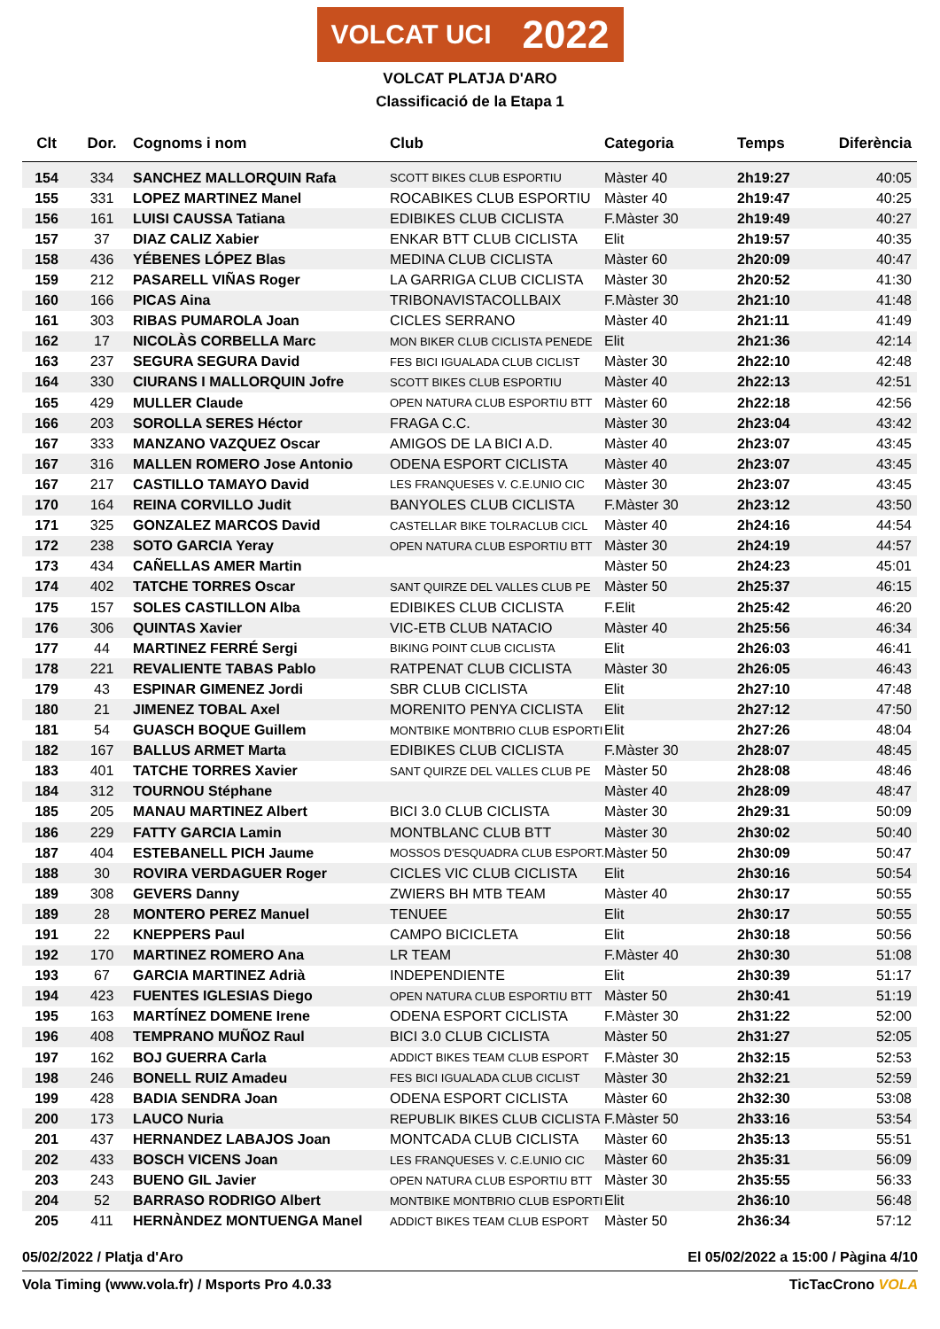VOLCAT UCI 2022
VOLCAT PLATJA D'ARO
Classificació de la Etapa 1
| Clt | Dor. | Cognoms i nom | Club | Categoria | Temps | Diferència |
| --- | --- | --- | --- | --- | --- | --- |
| 154 | 334 | SANCHEZ MALLORQUIN Rafa | SCOTT BIKES CLUB ESPORTIU | Màster 40 | 2h19:27 | 40:05 |
| 155 | 331 | LOPEZ MARTINEZ Manel | ROCABIKES CLUB ESPORTIU | Màster 40 | 2h19:47 | 40:25 |
| 156 | 161 | LUISI CAUSSA Tatiana | EDIBIKES CLUB CICLISTA | F.Màster 30 | 2h19:49 | 40:27 |
| 157 | 37 | DIAZ CALIZ Xabier | ENKAR BTT CLUB CICLISTA | Elit | 2h19:57 | 40:35 |
| 158 | 436 | YÉBENES LÓPEZ Blas | MEDINA CLUB CICLISTA | Màster 60 | 2h20:09 | 40:47 |
| 159 | 212 | PASARELL VIÑAS Roger | LA GARRIGA CLUB CICLISTA | Màster 30 | 2h20:52 | 41:30 |
| 160 | 166 | PICAS Aina | TRIBONAVISTACOLLBAIX | F.Màster 30 | 2h21:10 | 41:48 |
| 161 | 303 | RIBAS PUMAROLA Joan | CICLES SERRANO | Màster 40 | 2h21:11 | 41:49 |
| 162 | 17 | NICOLÀS CORBELLA Marc | MON BIKER CLUB CICLISTA PENEDE | Elit | 2h21:36 | 42:14 |
| 163 | 237 | SEGURA SEGURA David | FES BICI IGUALADA CLUB CICLIST | Màster 30 | 2h22:10 | 42:48 |
| 164 | 330 | CIURANS I MALLORQUIN Jofre | SCOTT BIKES CLUB ESPORTIU | Màster 40 | 2h22:13 | 42:51 |
| 165 | 429 | MULLER Claude | OPEN NATURA CLUB ESPORTIU BTT | Màster 60 | 2h22:18 | 42:56 |
| 166 | 203 | SOROLLA SERES Héctor | FRAGA C.C. | Màster 30 | 2h23:04 | 43:42 |
| 167 | 333 | MANZANO VAZQUEZ Oscar | AMIGOS DE LA BICI A.D. | Màster 40 | 2h23:07 | 43:45 |
| 167 | 316 | MALLEN ROMERO Jose Antonio | ODENA ESPORT CICLISTA | Màster 40 | 2h23:07 | 43:45 |
| 167 | 217 | CASTILLO TAMAYO David | LES FRANQUESES V. C.E.UNIO CIC | Màster 30 | 2h23:07 | 43:45 |
| 170 | 164 | REINA CORVILLO Judit | BANYOLES CLUB CICLISTA | F.Màster 30 | 2h23:12 | 43:50 |
| 171 | 325 | GONZALEZ MARCOS David | CASTELLAR BIKE TOLRACLUB CICL | Màster 40 | 2h24:16 | 44:54 |
| 172 | 238 | SOTO GARCIA Yeray | OPEN NATURA CLUB ESPORTIU BTT | Màster 30 | 2h24:19 | 44:57 |
| 173 | 434 | CAÑELLAS AMER Martin | | Màster 50 | 2h24:23 | 45:01 |
| 174 | 402 | TATCHE TORRES Oscar | SANT QUIRZE DEL VALLES CLUB PE | Màster 50 | 2h25:37 | 46:15 |
| 175 | 157 | SOLES CASTILLON Alba | EDIBIKES CLUB CICLISTA | F.Elit | 2h25:42 | 46:20 |
| 176 | 306 | QUINTAS Xavier | VIC-ETB CLUB NATACIO | Màster 40 | 2h25:56 | 46:34 |
| 177 | 44 | MARTINEZ FERRÉ Sergi | BIKING POINT CLUB CICLISTA | Elit | 2h26:03 | 46:41 |
| 178 | 221 | REVALIENTE TABAS Pablo | RATPENAT CLUB CICLISTA | Màster 30 | 2h26:05 | 46:43 |
| 179 | 43 | ESPINAR GIMENEZ Jordi | SBR CLUB CICLISTA | Elit | 2h27:10 | 47:48 |
| 180 | 21 | JIMENEZ TOBAL Axel | MORENITO PENYA CICLISTA | Elit | 2h27:12 | 47:50 |
| 181 | 54 | GUASCH BOQUE Guillem | MONTBIKE MONTBRIO CLUB ESPORTI | Elit | 2h27:26 | 48:04 |
| 182 | 167 | BALLUS ARMET Marta | EDIBIKES CLUB CICLISTA | F.Màster 30 | 2h28:07 | 48:45 |
| 183 | 401 | TATCHE TORRES Xavier | SANT QUIRZE DEL VALLES CLUB PE | Màster 50 | 2h28:08 | 48:46 |
| 184 | 312 | TOURNOU Stéphane | | Màster 40 | 2h28:09 | 48:47 |
| 185 | 205 | MANAU MARTINEZ Albert | BICI 3.0 CLUB CICLISTA | Màster 30 | 2h29:31 | 50:09 |
| 186 | 229 | FATTY GARCIA Lamin | MONTBLANC CLUB BTT | Màster 30 | 2h30:02 | 50:40 |
| 187 | 404 | ESTEBANELL PICH Jaume | MOSSOS D'ESQUADRA CLUB ESPORT. | Màster 50 | 2h30:09 | 50:47 |
| 188 | 30 | ROVIRA VERDAGUER Roger | CICLES VIC CLUB CICLISTA | Elit | 2h30:16 | 50:54 |
| 189 | 308 | GEVERS Danny | ZWIERS BH MTB TEAM | Màster 40 | 2h30:17 | 50:55 |
| 189 | 28 | MONTERO PEREZ Manuel | TENUEE | Elit | 2h30:17 | 50:55 |
| 191 | 22 | KNEPPERS Paul | CAMPO BICICLETA | Elit | 2h30:18 | 50:56 |
| 192 | 170 | MARTINEZ ROMERO Ana | LR TEAM | F.Màster 40 | 2h30:30 | 51:08 |
| 193 | 67 | GARCIA MARTINEZ Adrià | INDEPENDIENTE | Elit | 2h30:39 | 51:17 |
| 194 | 423 | FUENTES IGLESIAS Diego | OPEN NATURA CLUB ESPORTIU BTT | Màster 50 | 2h30:41 | 51:19 |
| 195 | 163 | MARTÍNEZ DOMENE Irene | ODENA ESPORT CICLISTA | F.Màster 30 | 2h31:22 | 52:00 |
| 196 | 408 | TEMPRANO MUÑOZ Raul | BICI 3.0 CLUB CICLISTA | Màster 50 | 2h31:27 | 52:05 |
| 197 | 162 | BOJ GUERRA Carla | ADDICT BIKES TEAM CLUB ESPORT | F.Màster 30 | 2h32:15 | 52:53 |
| 198 | 246 | BONELL RUIZ Amadeu | FES BICI IGUALADA CLUB CICLIST | Màster 30 | 2h32:21 | 52:59 |
| 199 | 428 | BADIA SENDRA Joan | ODENA ESPORT CICLISTA | Màster 60 | 2h32:30 | 53:08 |
| 200 | 173 | LAUCO Nuria | REPUBLIK BIKES CLUB CICLISTA | F.Màster 50 | 2h33:16 | 53:54 |
| 201 | 437 | HERNANDEZ LABAJOS Joan | MONTCADA CLUB CICLISTA | Màster 60 | 2h35:13 | 55:51 |
| 202 | 433 | BOSCH VICENS Joan | LES FRANQUESES V. C.E.UNIO CIC | Màster 60 | 2h35:31 | 56:09 |
| 203 | 243 | BUENO GIL Javier | OPEN NATURA CLUB ESPORTIU BTT | Màster 30 | 2h35:55 | 56:33 |
| 204 | 52 | BARRASO RODRIGO Albert | MONTBIKE MONTBRIO CLUB ESPORTI | Elit | 2h36:10 | 56:48 |
| 205 | 411 | HERNÀNDEZ MONTUENGA Manel | ADDICT BIKES TEAM CLUB ESPORT | Màster 50 | 2h36:34 | 57:12 |
05/02/2022 / Platja d'Aro El 05/02/2022 a 15:00 / Pàgina 4/10
Vola Timing (www.vola.fr) / Msports Pro 4.0.33 TicTacCrono VOLA